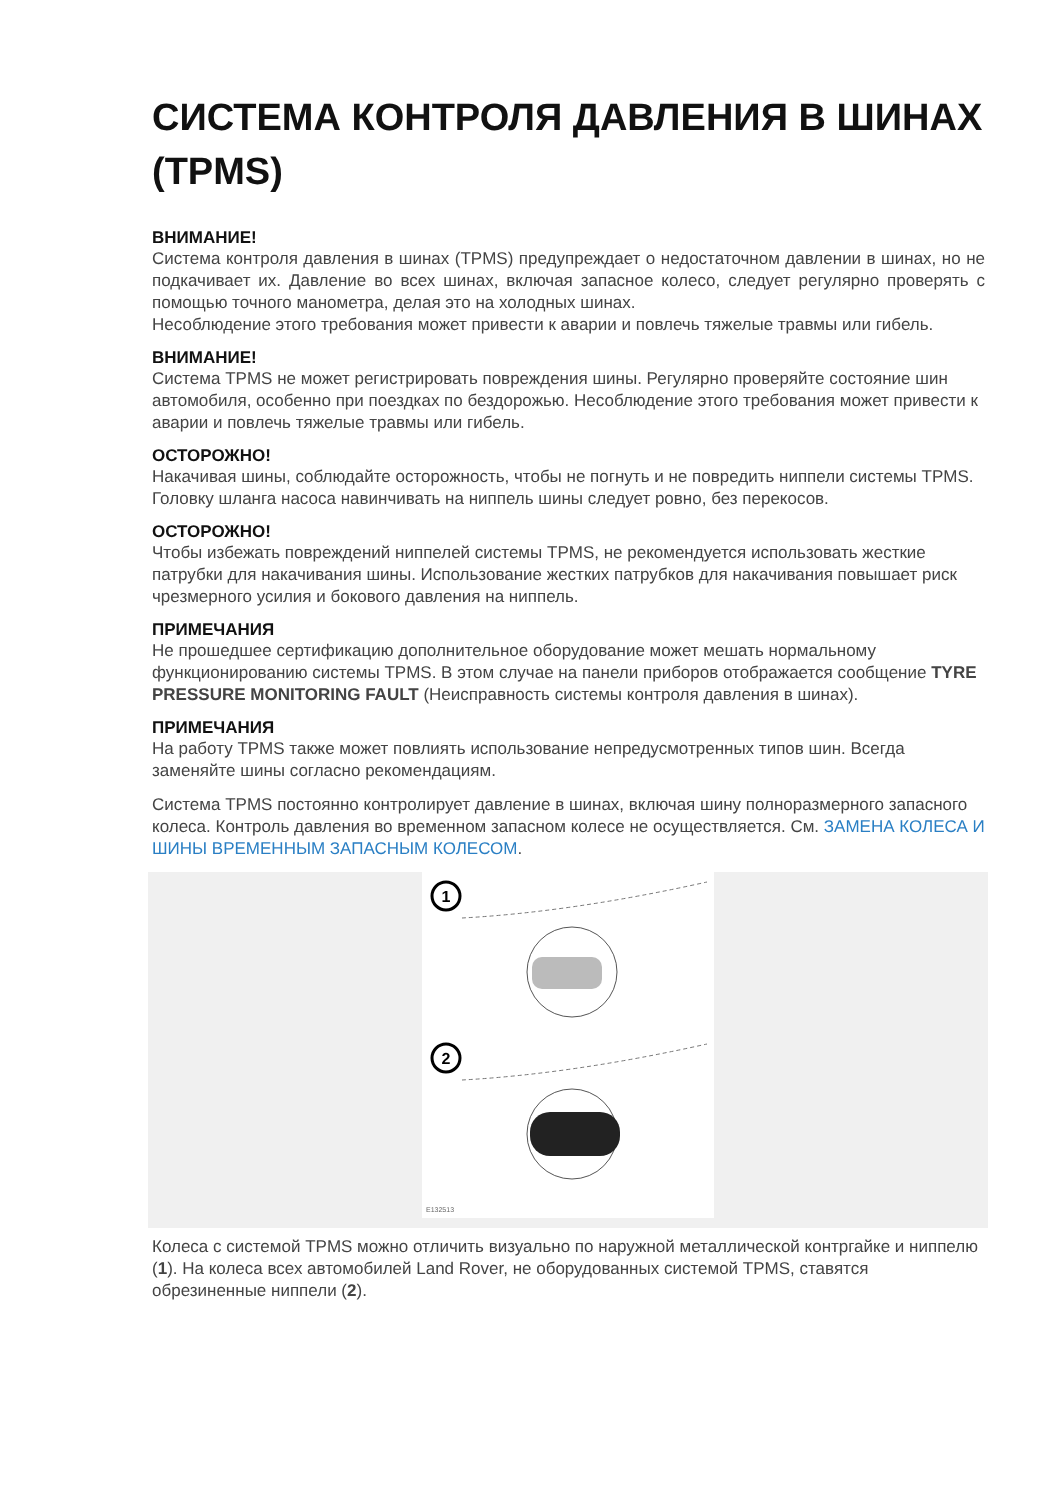СИСТЕМА КОНТРОЛЯ ДАВЛЕНИЯ В ШИНАХ (TPMS)
ВНИМАНИЕ!
Система контроля давления в шинах (TPMS) предупреждает о недостаточном давлении в шинах, но не подкачивает их. Давление во всех шинах, включая запасное колесо, следует регулярно проверять с помощью точного манометра, делая это на холодных шинах.
Несоблюдение этого требования может привести к аварии и повлечь тяжелые травмы или гибель.
ВНИМАНИЕ!
Система TPMS не может регистрировать повреждения шины. Регулярно проверяйте состояние шин автомобиля, особенно при поездках по бездорожью. Несоблюдение этого требования может привести к аварии и повлечь тяжелые травмы или гибель.
ОСТОРОЖНО!
Накачивая шины, соблюдайте осторожность, чтобы не погнуть и не повредить ниппели системы TPMS. Головку шланга насоса навинчивать на ниппель шины следует ровно, без перекосов.
ОСТОРОЖНО!
Чтобы избежать повреждений ниппелей системы TPMS, не рекомендуется использовать жесткие патрубки для накачивания шины. Использование жестких патрубков для накачивания повышает риск чрезмерного усилия и бокового давления на ниппель.
ПРИМЕЧАНИЯ
Не прошедшее сертификацию дополнительное оборудование может мешать нормальному функционированию системы TPMS. В этом случае на панели приборов отображается сообщение TYRE PRESSURE MONITORING FAULT (Неисправность системы контроля давления в шинах).
ПРИМЕЧАНИЯ
На работу TPMS также может повлиять использование непредусмотренных типов шин. Всегда заменяйте шины согласно рекомендациям.
Система TPMS постоянно контролирует давление в шинах, включая шину полноразмерного запасного колеса. Контроль давления во временном запасном колесе не осуществляется. См. ЗАМЕНА КОЛЕСА И ШИНЫ ВРЕМЕННЫМ ЗАПАСНЫМ КОЛЕСОМ.
1
2
E132513
Колеса с системой TPMS можно отличить визуально по наружной металлической контргайке и ниппелю (1). На колеса всех автомобилей Land Rover, не оборудованных системой TPMS, ставятся обрезиненные ниппели (2).